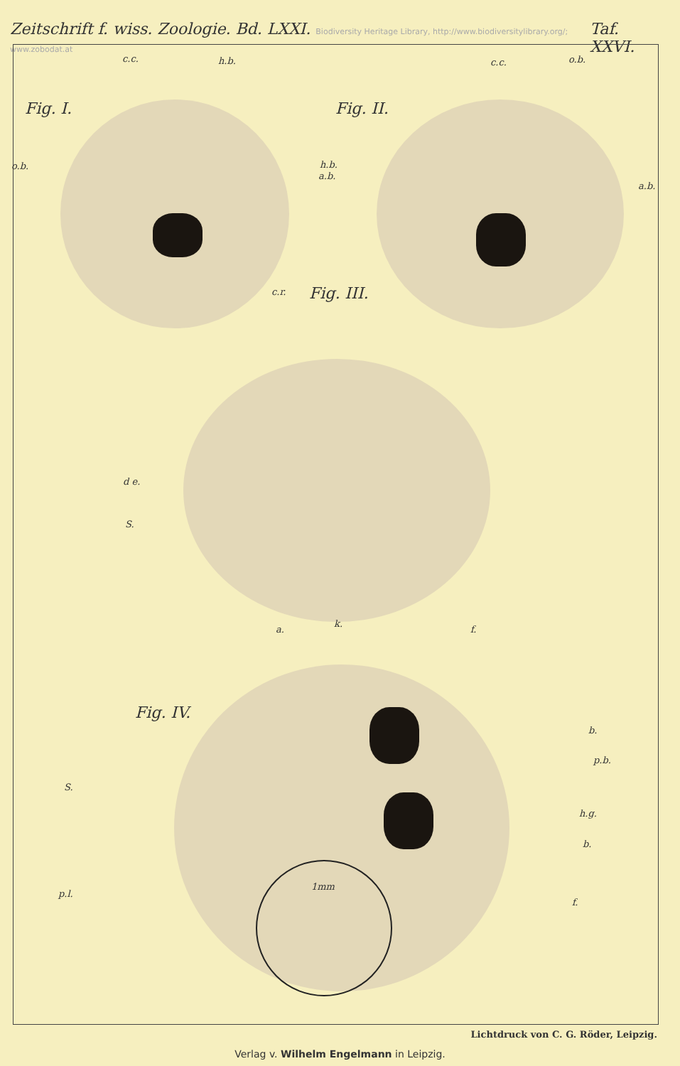Zeitschrift f. wiss. Zoologie. Bd. LXXI. Biodiversity Heritage Library, http://www.biodiversitylibrary.org/; www.zobodat.at Taf. XXVI.
Fig. I. Fig. II.
Fig. III.
Fig. IV.
c.c. h.b.
o.b.
a.b.
c.c. o.b.
h.b.
a.b.
c.r.
d e.
S.
a.
k.
f.
b.
p.b.
S.
h.g.
b.
p.l.
f.
1mm
Lichtdruck von C. G. Röder, Leipzig.
Verlag v. Wilhelm Engelmann in Leipzig.